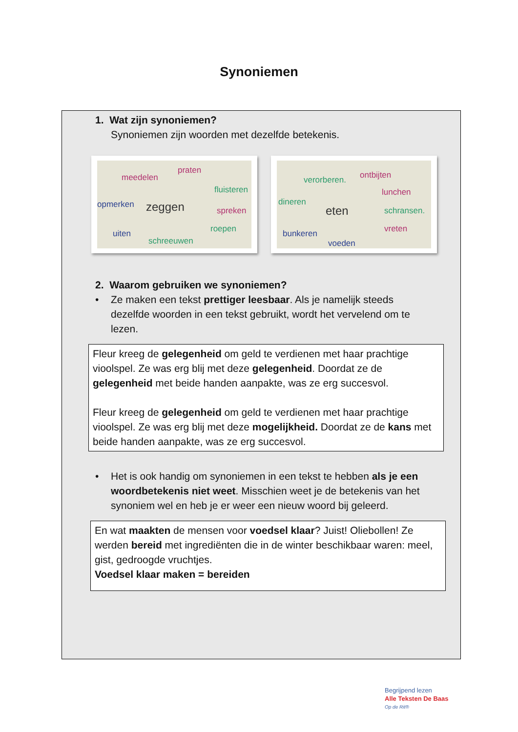Synoniemen
1. Wat zijn synoniemen?
Synoniemen zijn woorden met dezelfde betekenis.
meedelen
praten
fluisteren
opmerken zeggen spreken
uiten roepen
schreeuwen
verorberen. ontbijten
lunchen
dineren
eten schransen.
bunkeren vreten
voeden
2. Waarom gebruiken we synoniemen?
• Ze maken een tekst prettiger leesbaar. Als je namelijk steeds dezelfde woorden in een tekst gebruikt, wordt het vervelend om te lezen.
Fleur kreeg de gelegenheid om geld te verdienen met haar prachtige vioolspel. Ze was erg blij met deze gelegenheid. Doordat ze de gelegenheid met beide handen aanpakte, was ze erg succesvol.
Fleur kreeg de gelegenheid om geld te verdienen met haar prachtige vioolspel. Ze was erg blij met deze mogelijkheid. Doordat ze de kans met beide handen aanpakte, was ze erg succesvol.
• Het is ook handig om synoniemen in een tekst te hebben als je een woordbetekenis niet weet. Misschien weet je de betekenis van het synoniem wel en heb je er weer een nieuw woord bij geleerd.
En wat maakten de mensen voor voedsel klaar? Juist! Oliebollen! Ze werden bereid met ingrediënten die in de winter beschikbaar waren: meel, gist, gedroogde vruchtjes.
Voedsel klaar maken = bereiden
Begrijpend lezen
Alle Teksten De Baas
Op de Rit®